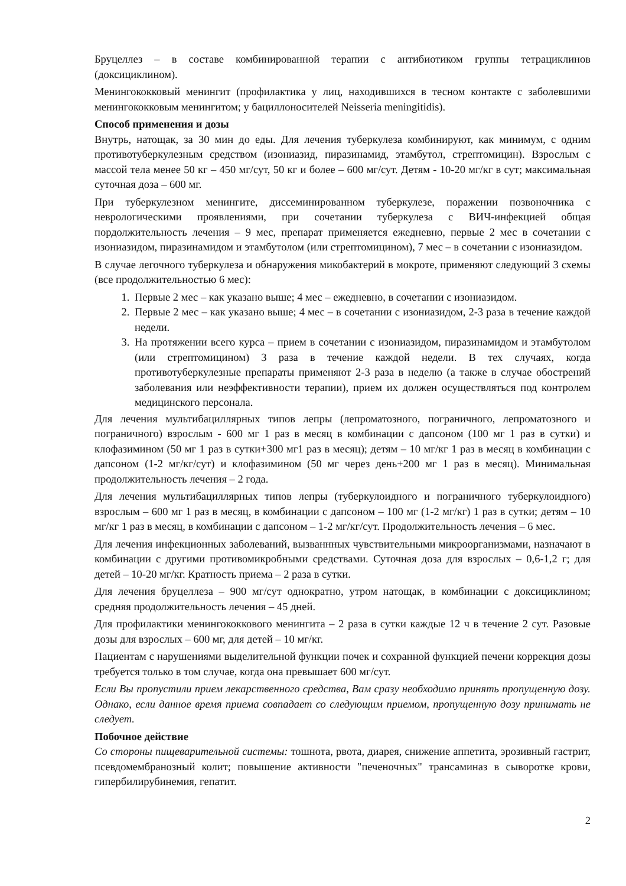Бруцеллез – в составе комбинированной терапии с антибиотиком группы тетрациклинов (доксициклином).
Менингококковый менингит (профилактика у лиц, находившихся в тесном контакте с заболевшими менингококковым менингитом; у бациллоносителей Neisseria meningitidis).
Способ применения и дозы
Внутрь, натощак, за 30 мин до еды. Для лечения туберкулеза комбинируют, как минимум, с одним противотуберкулезным средством (изониазид, пиразинамид, этамбутол, стрептомицин). Взрослым с массой тела менее 50 кг – 450 мг/сут, 50 кг и более – 600 мг/сут. Детям - 10-20 мг/кг в сут; максимальная суточная доза – 600 мг.
При туберкулезном менингите, диссеминированном туберкулезе, поражении позвоночника с неврологическими проявлениями, при сочетании туберкулеза с ВИЧ-инфекцией общая пордолжительность лечения – 9 мес, препарат применяется ежедневно, первые 2 мес в сочетании с изониазидом, пиразинамидом и этамбутолом (или стрептомицином), 7 мес – в сочетании с изониазидом.
В случае легочного туберкулеза и обнаружения микобактерий в мокроте, применяют следующий 3 схемы (все продолжительностью 6 мес):
1. Первые 2 мес – как указано выше; 4 мес – ежедневно, в сочетании с изониазидом.
2. Первые 2 мес – как указано выше; 4 мес – в сочетании с изониазидом, 2-3 раза в течение каждой недели.
3. На протяжении всего курса – прием в сочетании с изониазидом, пиразинамидом и этамбутолом (или стрептомицином) 3 раза в течение каждой недели. В тех случаях, когда противотуберкулезные препараты применяют 2-3 раза в неделю (а также в случае обострений заболевания или неэффективности терапии), прием их должен осуществляться под контролем медицинского персонала.
Для лечения мультибациллярных типов лепры (лепроматозного, пограничного, лепроматозного и пограничного) взрослым - 600 мг 1 раз в месяц в комбинации с дапсоном (100 мг 1 раз в сутки) и клофазимином (50 мг 1 раз в сутки+300 мг1 раз в месяц); детям – 10 мг/кг 1 раз в месяц в комбинации с дапсоном (1-2 мг/кг/сут) и клофазимином (50 мг через день+200 мг 1 раз в месяц). Минимальная продолжительность лечения – 2 года.
Для лечения мультибациллярных типов лепры (туберкулоидного и пограничного туберкулоидного) взрослым – 600 мг 1 раз в месяц, в комбинации с дапсоном – 100 мг (1-2 мг/кг) 1 раз в сутки; детям – 10 мг/кг 1 раз в месяц, в комбинации с дапсоном – 1-2 мг/кг/сут. Продолжительность лечения – 6 мес.
Для лечения инфекционных заболеваний, вызваннных чувствительными микроорганизмами, назначают в комбинации с другими противомикробными средствами. Суточная доза для взрослых – 0,6-1,2 г; для детей – 10-20 мг/кг. Кратность приема – 2 раза в сутки.
Для лечения бруцеллеза – 900 мг/сут однократно, утром натощак, в комбинации с доксициклином; средняя продолжительность лечения – 45 дней.
Для профилактики менингококкового менингита – 2 раза в сутки каждые 12 ч в течение 2 сут. Разовые дозы для взрослых – 600 мг, для детей – 10 мг/кг.
Пациентам с нарушениями выделительной функции почек и сохранной функцией печени коррекция дозы требуется только в том случае, когда она превышает 600 мг/сут.
Если Вы пропустили прием лекарственного средства, Вам сразу необходимо принять пропущенную дозу. Однако, если данное время приема совпадает со следующим приемом, пропущенную дозу принимать не следует.
Побочное действие
Со стороны пищеварительной системы: тошнота, рвота, диарея, снижение аппетита, эрозивный гастрит, псевдомембранозный колит; повышение активности "печеночных" трансаминаз в сыворотке крови, гипербилирубинемия, гепатит.
2